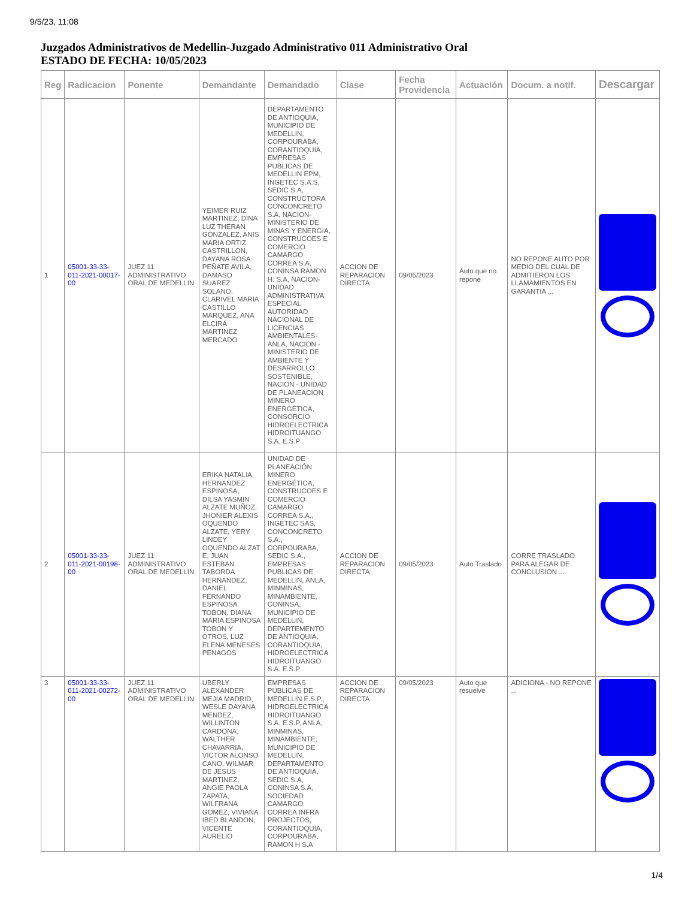9/5/23, 11:08
Juzgados Administrativos de Medellin-Juzgado Administrativo 011 Administrativo Oral
ESTADO DE FECHA: 10/05/2023
| Reg | Radicacion | Ponente | Demandante | Demandado | Clase | Fecha Providencia | Actuación | Docum. a notif. | Descargar |
| --- | --- | --- | --- | --- | --- | --- | --- | --- | --- |
| 1 | 05001-33-33-011-2021-00017-00 | JUEZ 11 ADMINISTRATIVO ORAL DE MEDELLIN | YEIMER RUIZ MARTINEZ, DINA LUZ THERAN GONZALEZ, ANIS MARIA ORTIZ CASTRILLON, DAYANA ROSA PEÑATE AVILA, DAMASO SUAREZ SOLANO, CLARIVEL MARIA CASTILLO MARQUEZ, ANA ELCIRA MARTINEZ MERCADO | DEPARTAMENTO DE ANTIOQUIA, MUNICIPIO DE MEDELLIN, CORPOURABA, CORANTIOQUIA, EMPRESAS PUBLICAS DE MEDELLIN EPM, INGETEC S.A.S, SEDIC S.A, CONSTRUCTORA CONCONCRETO S.A, NACION-MINISTERIO DE MINAS Y ENERGIA, CONSTRUCOES E COMERCIO CAMARGO CORREA S.A, CONINSA RAMON H. S.A, NACION-UNIDAD ADMINISTRATIVA ESPECIAL AUTORIDAD NACIONAL DE LICENCIAS AMBIENTALES-ANLA, NACION - MINISTERIO DE AMBIENTE Y DESARROLLO SOSTENIBLE, NACION - UNIDAD DE PLANEACION MINERO ENERGETICA, CONSORCIO HIDROELECTRICA HIDROITUANGO S.A. E.S.P | ACCION DE REPARACION DIRECTA | 09/05/2023 | Auto que no repone | NO REPONE AUTO POR MEDIO DEL CUAL DE ADMITIERON LOS LLAMAMIENTOS EN GARANTIA ... | |
| 2 | 05001-33-33-011-2021-00198-00 | JUEZ 11 ADMINISTRATIVO ORAL DE MEDELLIN | ERIKA NATALIA HERNANDEZ ESPINOSA, DILSA YASMIN ALZATE MUÑOZ, JHONIER ALEXIS OQUENDO ALZATE, YERY LINDEY OQUENDO ALZAT E, JUAN ESTEBAN TABORDA HERNANDEZ, DANIEL FERNANDO ESPINOSA TOBON, DIANA MARIA ESPINOSA TOBON Y OTROS, LUZ ELENA MENESES PENAGOS | UNIDAD DE PLANEACIÓN MINERO ENERGÉTICA, CONSTRUCOES E COMERCIO CAMARGO CORREA S.A,, INGETEC SAS, CONCONCRETO S.A., CORPOURABA, SEDIC S.A., EMPRESAS PUBLICAS DE MEDELLIN, ANLA, MINMINAS, MINAMBIENTE, CONINSA, MUNICIPIO DE MEDELLIN, DEPARTEMENTO DE ANTIOQUIA, CORANTIOQUIA, HIDROELECTRICA HIDROITUANGO S.A. E.S.P | ACCION DE REPARACION DIRECTA | 09/05/2023 | Auto Traslado | CORRE TRASLADO PARA ALEGAR DE CONCLUSION ... | |
| 3 | 05001-33-33-011-2021-00272-00 | JUEZ 11 ADMINISTRATIVO ORAL DE MEDELLIN | UBERLY ALEXANDER MEJIA MADRID, WESLE DAYANA MENDEZ, WILLINTON CARDONA, WALTHER CHAVARRIA, VICTOR ALONSO CANO, WILMAR DE JESUS MARTINEZ, ANGIE PAOLA ZAPATA, WILFRANA GOMEZ, VIVIANA IBED BLANDON, VICENTE AURELIO | EMPRESAS PUBLICAS DE MEDELLIN E.S.P., HIDROELECTRICA HIDROITUANGO S.A. E.S.P, ANLA, MINMINAS, MINAMBIENTE, MUNICIPIO DE MEDELLIN, DEPARTAMENTO DE ANTIOQUIA, SEDIC S.A, CONINSA S.A, SOCIEDAD CAMARGO CORREA INFRA PROJECTOS, CORANTIOQUIA, CORPOURABA, RAMON H S.A | ACCION DE REPARACION DIRECTA | 09/05/2023 | Auto que resuelve | ADICIONA - NO REPONE ... | |
1/4